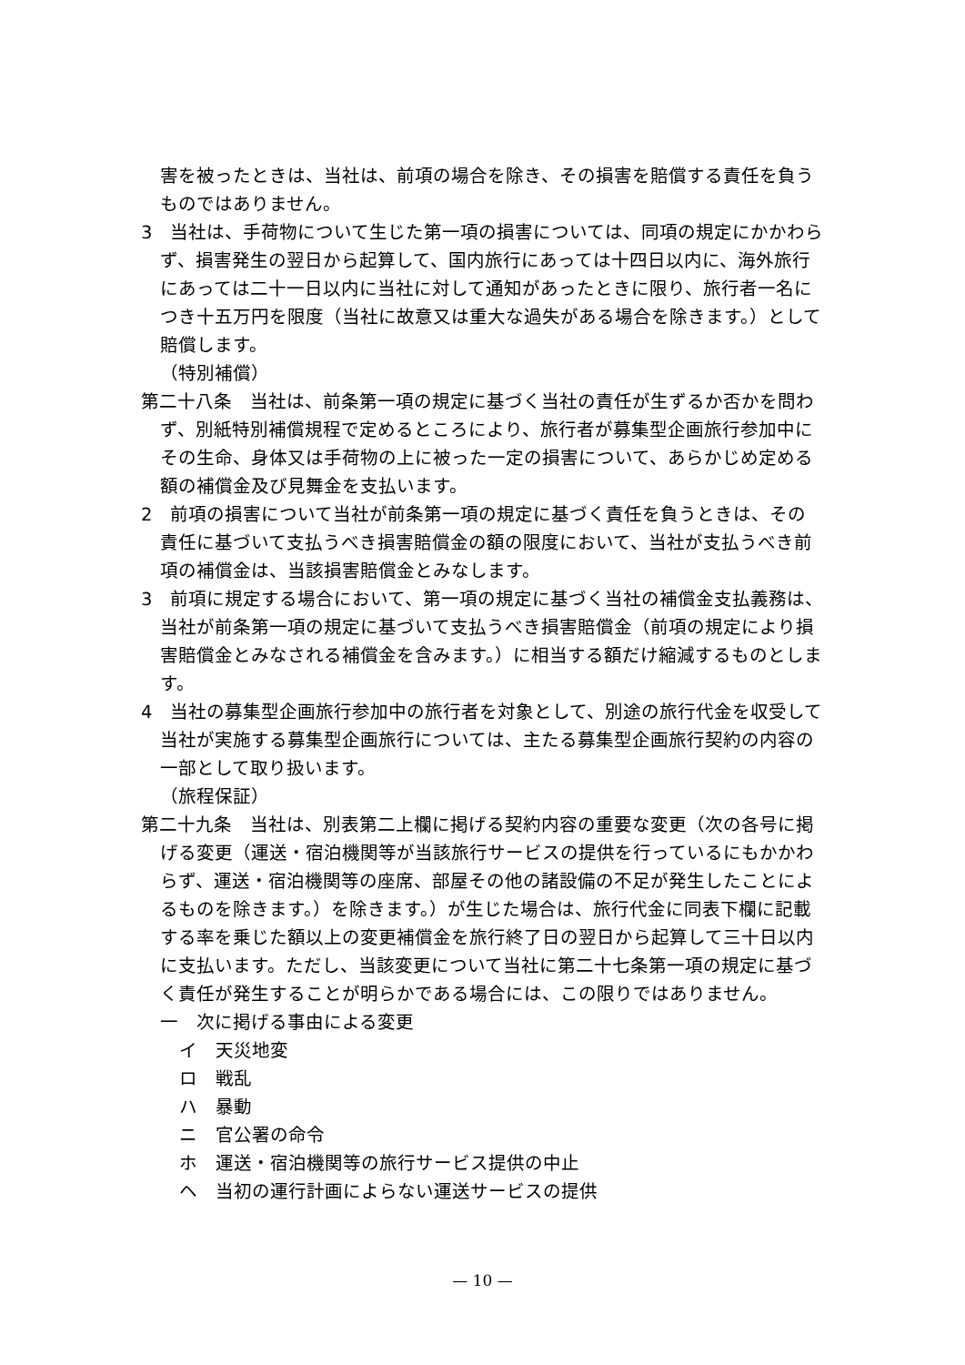害を被ったときは、当社は、前項の場合を除き、その損害を賠償する責任を負うものではありません。
3　当社は、手荷物について生じた第一項の損害については、同項の規定にかかわらず、損害発生の翌日から起算して、国内旅行にあっては十四日以内に、海外旅行にあっては二十一日以内に当社に対して通知があったときに限り、旅行者一名につき十五万円を限度（当社に故意又は重大な過失がある場合を除きます。）として賠償します。
（特別補償）
第二十八条　当社は、前条第一項の規定に基づく当社の責任が生ずるか否かを問わず、別紙特別補償規程で定めるところにより、旅行者が募集型企画旅行参加中にその生命、身体又は手荷物の上に被った一定の損害について、あらかじめ定める額の補償金及び見舞金を支払います。
2　前項の損害について当社が前条第一項の規定に基づく責任を負うときは、その責任に基づいて支払うべき損害賠償金の額の限度において、当社が支払うべき前項の補償金は、当該損害賠償金とみなします。
3　前項に規定する場合において、第一項の規定に基づく当社の補償金支払義務は、当社が前条第一項の規定に基づいて支払うべき損害賠償金（前項の規定により損害賠償金とみなされる補償金を含みます。）に相当する額だけ縮減するものとします。
4　当社の募集型企画旅行参加中の旅行者を対象として、別途の旅行代金を収受して当社が実施する募集型企画旅行については、主たる募集型企画旅行契約の内容の一部として取り扱います。
（旅程保証）
第二十九条　当社は、別表第二上欄に掲げる契約内容の重要な変更（次の各号に掲げる変更（運送・宿泊機関等が当該旅行サービスの提供を行っているにもかかわらず、運送・宿泊機関等の座席、部屋その他の諸設備の不足が発生したことによるものを除きます。）を除きます。）が生じた場合は、旅行代金に同表下欄に記載する率を乗じた額以上の変更補償金を旅行終了日の翌日から起算して三十日以内に支払います。ただし、当該変更について当社に第二十七条第一項の規定に基づく責任が発生することが明らかである場合には、この限りではありません。
一　次に掲げる事由による変更
イ　天災地変
ロ　戦乱
ハ　暴動
ニ　官公署の命令
ホ　運送・宿泊機関等の旅行サービス提供の中止
ヘ　当初の運行計画によらない運送サービスの提供
— 10 —